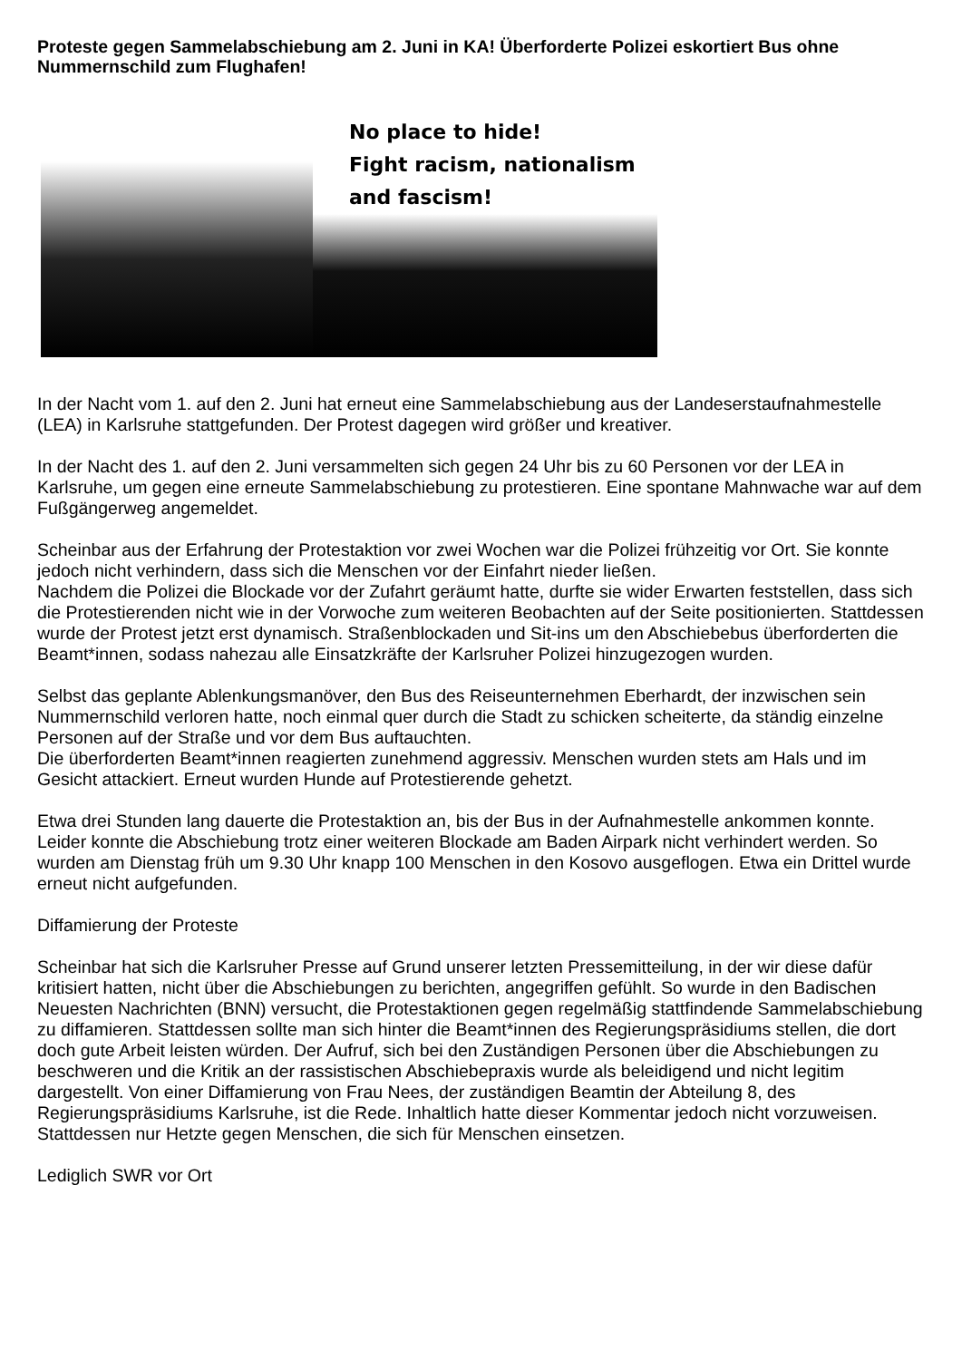Proteste gegen Sammelabschiebung am 2. Juni in KA! Überforderte Polizei eskortiert Bus ohne Nummernschild zum Flughafen!
No place to hide!
Fight racism, nationalism
and fascism!
In der Nacht vom 1. auf den 2. Juni hat erneut eine Sammelabschiebung aus der Landeserstaufnahmestelle (LEA) in Karlsruhe stattgefunden. Der Protest dagegen wird größer und kreativer.
In der Nacht des 1. auf den 2. Juni versammelten sich gegen 24 Uhr bis zu 60 Personen vor der LEA in Karlsruhe, um gegen eine erneute Sammelabschiebung zu protestieren. Eine spontane Mahnwache war auf dem Fußgängerweg angemeldet.
Scheinbar aus der Erfahrung der Protestaktion vor zwei Wochen war die Polizei frühzeitig vor Ort. Sie konnte jedoch nicht verhindern, dass sich die Menschen vor der Einfahrt nieder ließen.
Nachdem die Polizei die Blockade vor der Zufahrt geräumt hatte, durfte sie wider Erwarten feststellen, dass sich die Protestierenden nicht wie in der Vorwoche zum weiteren Beobachten auf der Seite positionierten. Stattdessen wurde der Protest jetzt erst dynamisch. Straßenblockaden und Sit-ins um den Abschiebebus überforderten die Beamt*innen, sodass nahezau alle Einsatzkräfte der Karlsruher Polizei hinzugezogen wurden.
Selbst das geplante Ablenkungsmanöver, den Bus des Reiseunternehmen Eberhardt, der inzwischen sein Nummernschild verloren hatte, noch einmal quer durch die Stadt zu schicken scheiterte, da ständig einzelne Personen auf der Straße und vor dem Bus auftauchten.
Die überforderten Beamt*innen reagierten zunehmend aggressiv. Menschen wurden stets am Hals und im Gesicht attackiert. Erneut wurden Hunde auf Protestierende gehetzt.
Etwa drei Stunden lang dauerte die Protestaktion an, bis der Bus in der Aufnahmestelle ankommen konnte. Leider konnte die Abschiebung trotz einer weiteren Blockade am Baden Airpark nicht verhindert werden. So wurden am Dienstag früh um 9.30 Uhr knapp 100 Menschen in den Kosovo ausgeflogen. Etwa ein Drittel wurde erneut nicht aufgefunden.
Diffamierung der Proteste
Scheinbar hat sich die Karlsruher Presse auf Grund unserer letzten Pressemitteilung, in der wir diese dafür kritisiert hatten, nicht über die Abschiebungen zu berichten, angegriffen gefühlt. So wurde in den Badischen Neuesten Nachrichten (BNN) versucht, die Protestaktionen gegen regelmäßig stattfindende Sammelabschiebung zu diffamieren. Stattdessen sollte man sich hinter die Beamt*innen des Regierungspräsidiums stellen, die dort doch gute Arbeit leisten würden. Der Aufruf, sich bei den Zuständigen Personen über die Abschiebungen zu beschweren und die Kritik an der rassistischen Abschiebepraxis wurde als beleidigend und nicht legitim dargestellt. Von einer Diffamierung von Frau Nees, der zuständigen Beamtin der Abteilung 8, des Regierungspräsidiums Karlsruhe, ist die Rede. Inhaltlich hatte dieser Kommentar jedoch nicht vorzuweisen. Stattdessen nur Hetzte gegen Menschen, die sich für Menschen einsetzen.
Lediglich SWR vor Ort